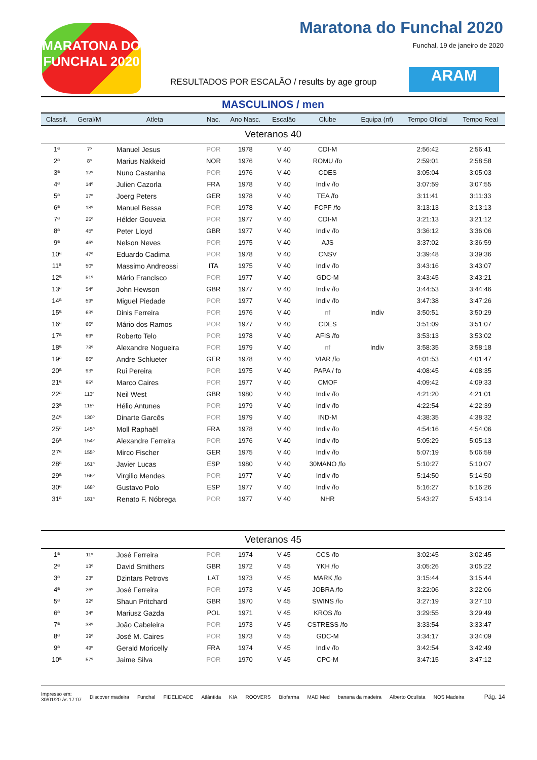MARATONA DO FUNCHAL 2020
Maratona do Funchal 2020
Funchal, 19 de janeiro de 2020
RESULTADOS POR ESCALÃO / results by age group
ARAM
MASCULINOS / men
| Classif. | Geral/M | Atleta | Nac. | Ano Nasc. | Escalão | Clube | Equipa (nf) | Tempo Oficial | Tempo Real |
| --- | --- | --- | --- | --- | --- | --- | --- | --- | --- |
| Veteranos 40 | | | | | | | | | |
| 1ª | 7º | Manuel Jesus | POR | 1978 | V 40 | CDI-M | | 2:56:42 | 2:56:41 |
| 2ª | 8º | Marius Nakkeid | NOR | 1976 | V 40 | ROMU /fo | | 2:59:01 | 2:58:58 |
| 3ª | 12º | Nuno Castanha | POR | 1976 | V 40 | CDES | | 3:05:04 | 3:05:03 |
| 4ª | 14º | Julien Cazorla | FRA | 1978 | V 40 | Indiv /fo | | 3:07:59 | 3:07:55 |
| 5ª | 17º | Joerg Peters | GER | 1978 | V 40 | TEA /fo | | 3:11:41 | 3:11:33 |
| 6ª | 18º | Manuel Bessa | POR | 1978 | V 40 | FCPF /fo | | 3:13:13 | 3:13:13 |
| 7ª | 25º | Hélder Gouveia | POR | 1977 | V 40 | CDI-M | | 3:21:13 | 3:21:12 |
| 8ª | 45º | Peter Lloyd | GBR | 1977 | V 40 | Indiv /fo | | 3:36:12 | 3:36:06 |
| 9ª | 46º | Nelson Neves | POR | 1975 | V 40 | AJS | | 3:37:02 | 3:36:59 |
| 10ª | 47º | Eduardo Cadima | POR | 1978 | V 40 | CNSV | | 3:39:48 | 3:39:36 |
| 11ª | 50º | Massimo Andreossi | ITA | 1975 | V 40 | Indiv /fo | | 3:43:16 | 3:43:07 |
| 12ª | 51º | Mário Francisco | POR | 1977 | V 40 | GDC-M | | 3:43:45 | 3:43:21 |
| 13ª | 54º | John Hewson | GBR | 1977 | V 40 | Indiv /fo | | 3:44:53 | 3:44:46 |
| 14ª | 59º | Miguel Piedade | POR | 1977 | V 40 | Indiv /fo | | 3:47:38 | 3:47:26 |
| 15ª | 63º | Dinis Ferreira | POR | 1976 | V 40 | nf | Indiv | 3:50:51 | 3:50:29 |
| 16ª | 66º | Mário dos Ramos | POR | 1977 | V 40 | CDES | | 3:51:09 | 3:51:07 |
| 17ª | 69º | Roberto Telo | POR | 1978 | V 40 | AFIS /fo | | 3:53:13 | 3:53:02 |
| 18ª | 78º | Alexandre Nogueira | POR | 1979 | V 40 | nf | Indiv | 3:58:35 | 3:58:18 |
| 19ª | 86º | Andre Schlueter | GER | 1978 | V 40 | VIAR /fo | | 4:01:53 | 4:01:47 |
| 20ª | 93º | Rui Pereira | POR | 1975 | V 40 | PAPA / fo | | 4:08:45 | 4:08:35 |
| 21ª | 95º | Marco Caires | POR | 1977 | V 40 | CMOF | | 4:09:42 | 4:09:33 |
| 22ª | 113º | Neil West | GBR | 1980 | V 40 | Indiv /fo | | 4:21:20 | 4:21:01 |
| 23ª | 115º | Hélio Antunes | POR | 1979 | V 40 | Indiv /fo | | 4:22:54 | 4:22:39 |
| 24ª | 130º | Dinarte Garcês | POR | 1979 | V 40 | IND-M | | 4:38:35 | 4:38:32 |
| 25ª | 145º | Moll Raphaël | FRA | 1978 | V 40 | Indiv /fo | | 4:54:16 | 4:54:06 |
| 26ª | 154º | Alexandre Ferreira | POR | 1976 | V 40 | Indiv /fo | | 5:05:29 | 5:05:13 |
| 27ª | 155º | Mirco Fischer | GER | 1975 | V 40 | Indiv /fo | | 5:07:19 | 5:06:59 |
| 28ª | 161º | Javier Lucas | ESP | 1980 | V 40 | 30MANO /fo | | 5:10:27 | 5:10:07 |
| 29ª | 166º | Virgilio Mendes | POR | 1977 | V 40 | Indiv /fo | | 5:14:50 | 5:14:50 |
| 30ª | 168º | Gustavo Polo | ESP | 1977 | V 40 | Indiv /fo | | 5:16:27 | 5:16:26 |
| 31ª | 181º | Renato F. Nóbrega | POR | 1977 | V 40 | NHR | | 5:43:27 | 5:43:14 |
| Veteranos 45 | | | | | | | | | |
| 1ª | 11º | José Ferreira | POR | 1974 | V 45 | CCS /fo | | 3:02:45 | 3:02:45 |
| 2ª | 13º | David Smithers | GBR | 1972 | V 45 | YKH /fo | | 3:05:26 | 3:05:22 |
| 3ª | 23º | Dzintars Petrovs | LAT | 1973 | V 45 | MARK /fo | | 3:15:44 | 3:15:44 |
| 4ª | 26º | José Ferreira | POR | 1973 | V 45 | JOBRA /fo | | 3:22:06 | 3:22:06 |
| 5ª | 32º | Shaun Pritchard | GBR | 1970 | V 45 | SWINS /fo | | 3:27:19 | 3:27:10 |
| 6ª | 34º | Mariusz Gazda | POL | 1971 | V 45 | KROS /fo | | 3:29:55 | 3:29:49 |
| 7ª | 38º | João Cabeleira | POR | 1973 | V 45 | CSTRESS /fo | | 3:33:54 | 3:33:47 |
| 8ª | 39º | José M. Caires | POR | 1973 | V 45 | GDC-M | | 3:34:17 | 3:34:09 |
| 9ª | 49º | Gerald Moricelly | FRA | 1974 | V 45 | Indiv /fo | | 3:42:54 | 3:42:49 |
| 10ª | 57º | Jaime Silva | POR | 1970 | V 45 | CPC-M | | 3:47:15 | 3:47:12 |
Impresso em:
30/01/20 às 17:07
Discover madeira Funchal FIDELIDADE Atlântida KIA ROOVERS Biofarma MAD Med banana da madeira Alberto Oculista NOS Madeira Pág. 14